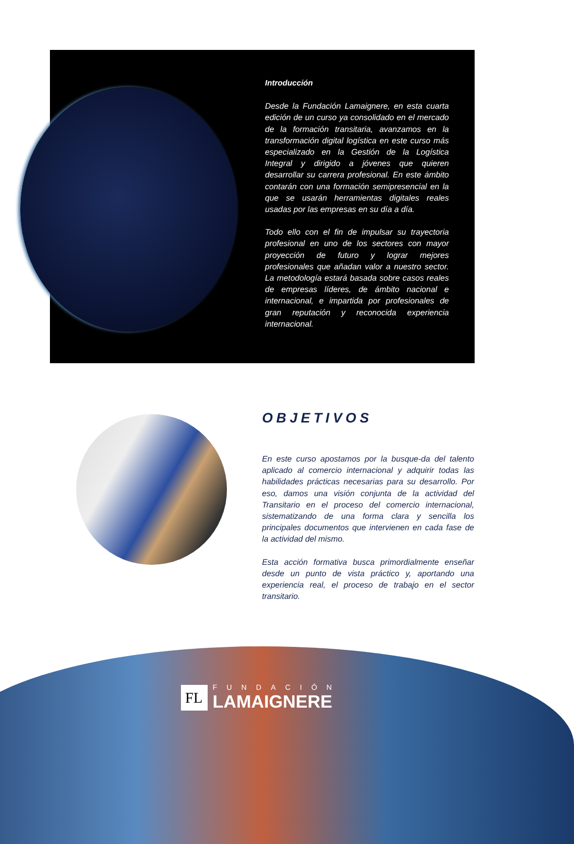Introducción
Desde la Fundación Lamaignere, en esta cuarta edición de un curso ya consolidado en el mercado de la formación transitaria, avanzamos en la transformación digital logística en este curso más especializado en la Gestión de la Logística Integral y dirigido a jóvenes que quieren desarrollar su carrera profesional. En este ámbito contarán con una formación semipresencial en la que se usarán herramientas digitales reales usadas por las empresas en su día a día.
Todo ello con el fin de impulsar su trayectoria profesional en uno de los sectores con mayor proyección de futuro y lograr mejores profesionales que añadan valor a nuestro sector. La metodología estará basada sobre casos reales de empresas líderes, de ámbito nacional e internacional, e impartida por profesionales de gran reputación y reconocida experiencia internacional.
OBJETIVOS
En este curso apostamos por la busque-da del talento aplicado al comercio internacional y adquirir todas las habilidades prácticas necesarias para su desarrollo. Por eso, damos una visión conjunta de la actividad del Transitario en el proceso del comercio internacional, sistematizando de una forma clara y sencilla los principales documentos que intervienen en cada fase de la actividad del mismo.
Esta acción formativa busca primordialmente enseñar desde un punto de vista práctico y, aportando una experiencia real, el proceso de trabajo en el sector transitario.
FL
FUNDACIÓN
LAMAIGNERE